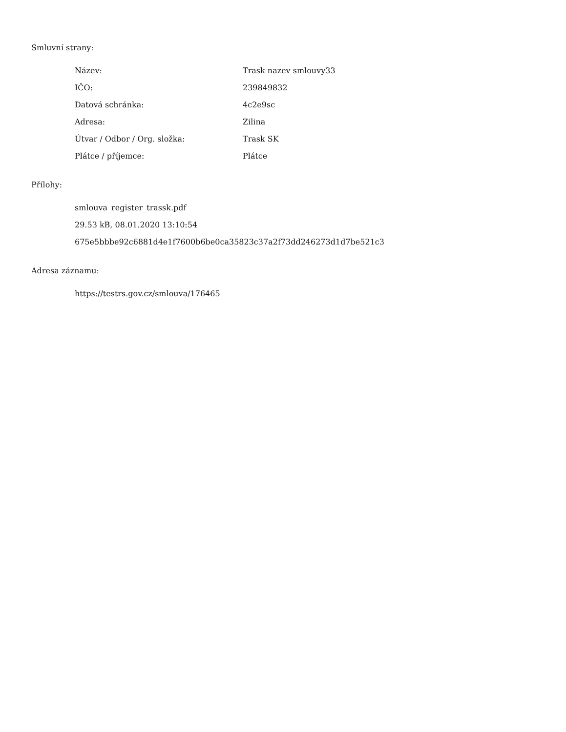Smluvní strany:
| Název: | Trask nazev smlouvy33 |
| IČO: | 239849832 |
| Datová schránka: | 4c2e9sc |
| Adresa: | Zilina |
| Útvar / Odbor / Org. složka: | Trask SK |
| Plátce / příjemce: | Plátce |
Přílohy:
smlouva_register_trassk.pdf
29.53 kB, 08.01.2020 13:10:54
675e5bbbe92c6881d4e1f7600b6be0ca35823c37a2f73dd246273d1d7be521c3
Adresa záznamu:
https://testrs.gov.cz/smlouva/176465